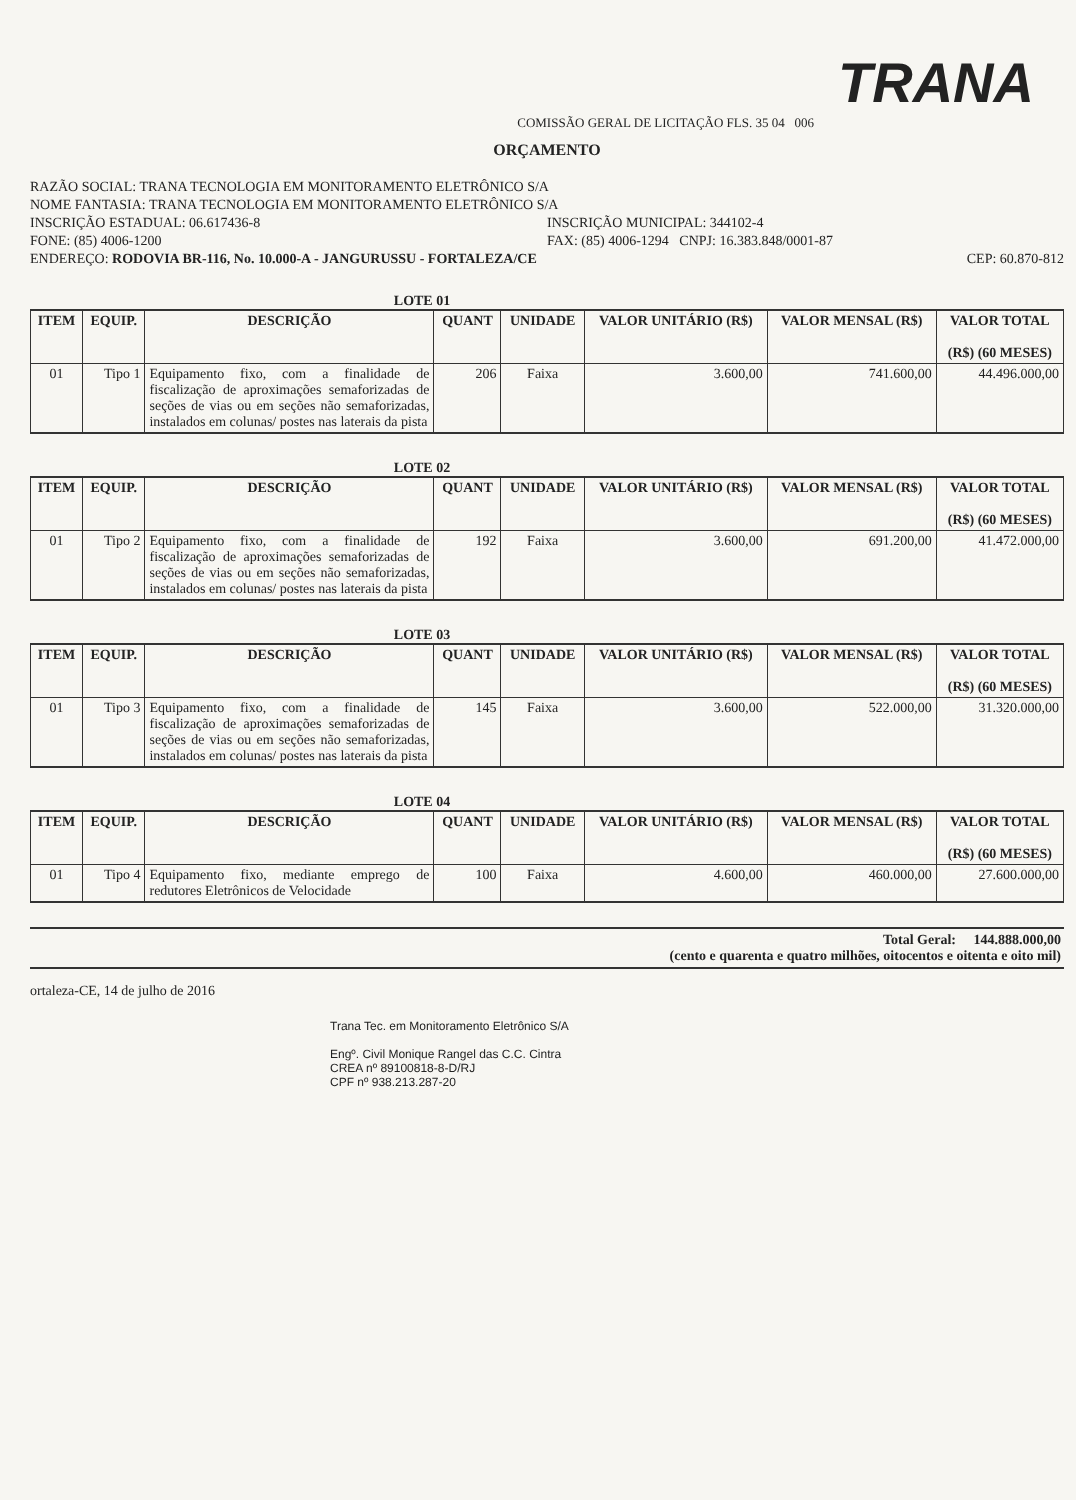TRANA
COMISSÃO GERAL DE LICITAÇÃO FLS. 35 04 006
ORÇAMENTO
RAZÃO SOCIAL: TRANA TECNOLOGIA EM MONITORAMENTO ELETRÔNICO S/A
NOME FANTASIA: TRANA TECNOLOGIA EM MONITORAMENTO ELETRÔNICO S/A
INSCRIÇÃO ESTADUAL: 06.617436-8 INSCRIÇÃO MUNICIPAL: 344102-4
FONE: (85) 4006-1200 FAX: (85) 4006-1294 CNPJ: 16.383.848/0001-87
ENDEREÇO: RODOVIA BR-116, No. 10.000-A - JANGURUSSU - FORTALEZA/CE CEP: 60.870-812
LOTE 01
| ITEM | EQUIP. | DESCRIÇÃO | QUANT | UNIDADE | VALOR UNITÁRIO (R$) | VALOR MENSAL (R$) | VALOR TOTAL (R$) (60 MESES) |
| --- | --- | --- | --- | --- | --- | --- | --- |
| 01 | Tipo 1 | Equipamento fixo, com a finalidade de fiscalização de aproximações semaforizadas de seções de vias ou em seções não semaforizadas, instalados em colunas/ postes nas laterais da pista | 206 | Faixa | 3.600,00 | 741.600,00 | 44.496.000,00 |
LOTE 02
| ITEM | EQUIP. | DESCRIÇÃO | QUANT | UNIDADE | VALOR UNITÁRIO (R$) | VALOR MENSAL (R$) | VALOR TOTAL (R$) (60 MESES) |
| --- | --- | --- | --- | --- | --- | --- | --- |
| 01 | Tipo 2 | Equipamento fixo, com a finalidade de fiscalização de aproximações semaforizadas de seções de vias ou em seções não semaforizadas, instalados em colunas/ postes nas laterais da pista | 192 | Faixa | 3.600,00 | 691.200,00 | 41.472.000,00 |
LOTE 03
| ITEM | EQUIP. | DESCRIÇÃO | QUANT | UNIDADE | VALOR UNITÁRIO (R$) | VALOR MENSAL (R$) | VALOR TOTAL (R$) (60 MESES) |
| --- | --- | --- | --- | --- | --- | --- | --- |
| 01 | Tipo 3 | Equipamento fixo, com a finalidade de fiscalização de aproximações semaforizadas de seções de vias ou em seções não semaforizadas, instalados em colunas/ postes nas laterais da pista | 145 | Faixa | 3.600,00 | 522.000,00 | 31.320.000,00 |
LOTE 04
| ITEM | EQUIP. | DESCRIÇÃO | QUANT | UNIDADE | VALOR UNITÁRIO (R$) | VALOR MENSAL (R$) | VALOR TOTAL (R$) (60 MESES) |
| --- | --- | --- | --- | --- | --- | --- | --- |
| 01 | Tipo 4 | Equipamento fixo, mediante emprego de redutores Eletrônicos de Velocidade | 100 | Faixa | 4.600,00 | 460.000,00 | 27.600.000,00 |
Total Geral: 144.888.000,00
(cento e quarenta e quatro milhões, oitocentos e oitenta e oito mil)
ortaleza-CE, 14 de julho de 2016
Trana Tec. em Monitoramento Eletrônico S/A
Engº. Civil Monique Rangel das C.C. Cintra
CREA nº 89100818-8-D/RJ
CPF nº 938.213.287-20